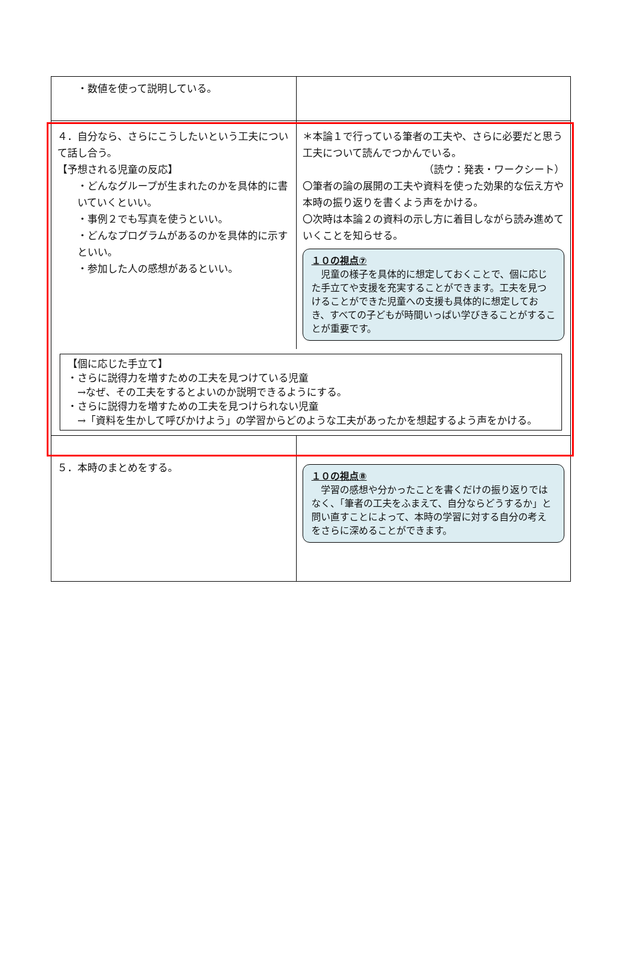| ・数値を使って説明している。 | |
| ４．自分なら、さらにこうしたいという工夫について話し合う。 【予想される児童の反応】 ・どんなグループが生まれたのかを具体的に書いていくといい。 ・事例２でも写真を使うといい。 ・どんなプログラムがあるのかを具体的に示すといい。 ・参加した人の感想があるといい。 | ＊本論１で行っている筆者の工夫や、さらに必要だと思う工夫について読んでつかんでいる。 （読ウ：発表・ワークシート） 〇筆者の論の展開の工夫や資料を使った効果的な伝え方や本時の振り返りを書くよう声をかける。 〇次時は本論２の資料の示し方に着目しながら読み進めていくことを知らせる。 １０の視点⑦ 児童の様子を具体的に想定しておくことで、個に応じた手立てや支援を充実することができます。工夫を見つけることができた児童への支援も具体的に想定しておき、すべての子どもが時間いっぱい学びきることがすることが重要です。 |
| 【個に応じた手立て】 ・さらに説得力を増すための工夫を見つけている児童 →なぜ、その工夫をするとよいのか説明できるようにする。 ・さらに説得力を増すための工夫を見つけられない児童 →「資料を生かして呼びかけよう」の学習からどのような工夫があったかを想起するよう声をかける。 | |
| ５．本時のまとめをする。 | １０の視点⑧ 学習の感想や分かったことを書くだけの振り返りではなく、「筆者の工夫をふまえて、自分ならどうするか」と問い直すことによって、本時の学習に対する自分の考えをさらに深めることができます。 |